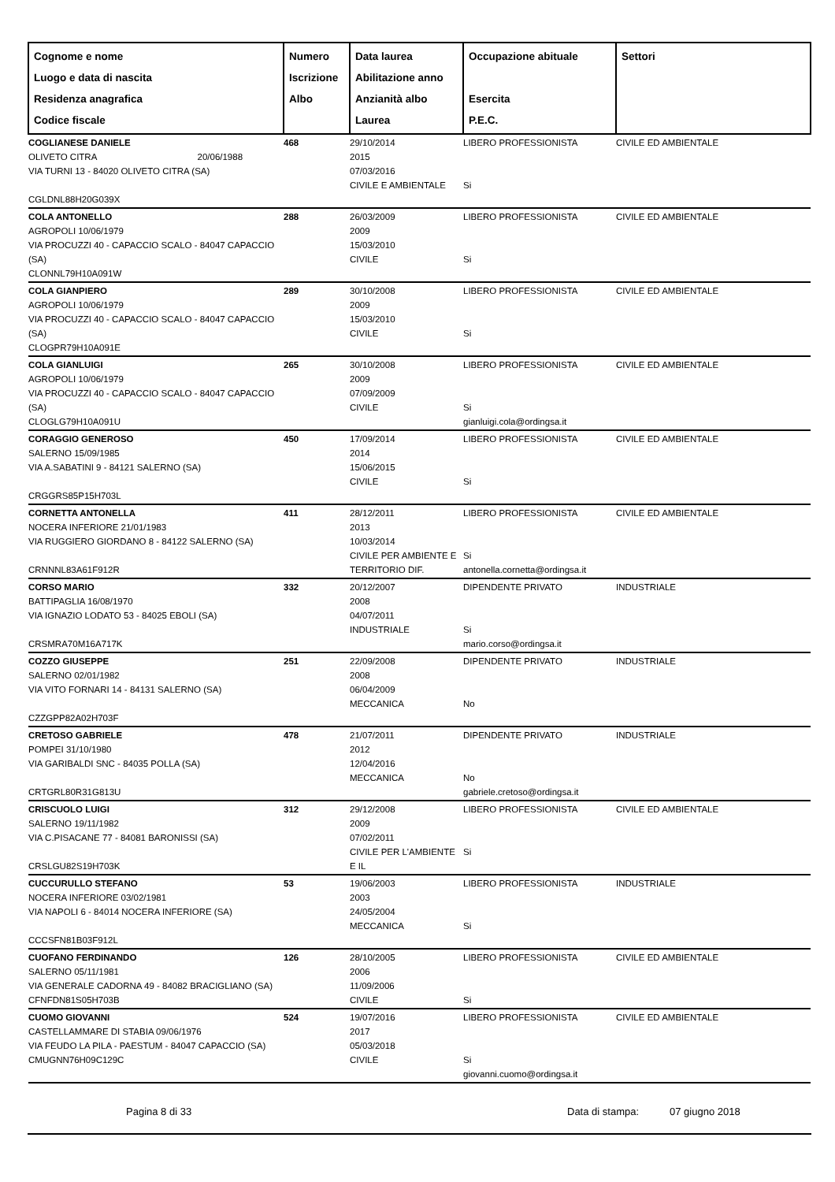| Cognome e nome Luogo e data di nascita Residenza anagrafica Codice fiscale | Numero Iscrizione Albo | Data laurea Abilitazione anno Anzianità albo Laurea | Occupazione abituale Esercita P.E.C. | Settori |
| --- | --- | --- | --- | --- |
| COGLIANESE DANIELE OLIVETO CITRA 20/06/1988 VIA TURNI 13 - 84020 OLIVETO CITRA (SA) CGLDNL88H20G039X | 468 | 29/10/2014 2015 07/03/2016 CIVILE E AMBIENTALE | LIBERO PROFESSIONISTA Si | CIVILE ED AMBIENTALE |
| COLA ANTONELLO AGROPOLI 10/06/1979 VIA PROCUZZI 40 - CAPACCIO SCALO - 84047 CAPACCIO (SA) CLONNL79H10A091W | 288 | 26/03/2009 2009 15/03/2010 CIVILE | LIBERO PROFESSIONISTA Si | CIVILE ED AMBIENTALE |
| COLA GIANPIERO AGROPOLI 10/06/1979 VIA PROCUZZI 40 - CAPACCIO SCALO - 84047 CAPACCIO (SA) CLOGPR79H10A091E | 289 | 30/10/2008 2009 15/03/2010 CIVILE | LIBERO PROFESSIONISTA Si | CIVILE ED AMBIENTALE |
| COLA GIANLUIGI AGROPOLI 10/06/1979 VIA PROCUZZI 40 - CAPACCIO SCALO - 84047 CAPACCIO (SA) CLOGLG79H10A091U | 265 | 30/10/2008 2009 07/09/2009 CIVILE | LIBERO PROFESSIONISTA Si gianluigi.cola@ordingsa.it | CIVILE ED AMBIENTALE |
| CORAGGIO GENEROSO SALERNO 15/09/1985 VIA A.SABATINI 9 - 84121 SALERNO (SA) CRGGRS85P15H703L | 450 | 17/09/2014 2014 15/06/2015 CIVILE | LIBERO PROFESSIONISTA Si | CIVILE ED AMBIENTALE |
| CORNETTA ANTONELLA NOCERA INFERIORE 21/01/1983 VIA RUGGIERO GIORDANO 8 - 84122 SALERNO (SA) CRNNNL83A61F912R | 411 | 28/12/2011 2013 10/03/2014 CIVILE PER AMBIENTE E TERRITORIO DIF. | LIBERO PROFESSIONISTA Si antonella.cornetta@ordingsa.it | CIVILE ED AMBIENTALE |
| CORSO MARIO BATTIPAGLIA 16/08/1970 VIA IGNAZIO LODATO 53 - 84025 EBOLI (SA) CRSMRA70M16A717K | 332 | 20/12/2007 2008 04/07/2011 INDUSTRIALE | DIPENDENTE PRIVATO Si mario.corso@ordingsa.it | INDUSTRIALE |
| COZZO GIUSEPPE SALERNO 02/01/1982 VIA VITO FORNARI 14 - 84131 SALERNO (SA) CZZGPP82A02H703F | 251 | 22/09/2008 2008 06/04/2009 MECCANICA | DIPENDENTE PRIVATO No | INDUSTRIALE |
| CRETOSO GABRIELE POMPEI 31/10/1980 VIA GARIBALDI SNC - 84035 POLLA (SA) CRTGRL80R31G813U | 478 | 21/07/2011 2012 12/04/2016 MECCANICA | DIPENDENTE PRIVATO No gabriele.cretoso@ordingsa.it | INDUSTRIALE |
| CRISCUOLO LUIGI SALERNO 19/11/1982 VIA C.PISACANE 77 - 84081 BARONISSI (SA) CRSLGU82S19H703K | 312 | 29/12/2008 2009 07/02/2011 CIVILE PER L'AMBIENTE E IL | LIBERO PROFESSIONISTA Si | CIVILE ED AMBIENTALE |
| CUCCURULLO STEFANO NOCERA INFERIORE 03/02/1981 VIA NAPOLI 6 - 84014 NOCERA INFERIORE (SA) CCCSFN81B03F912L | 53 | 19/06/2003 2003 24/05/2004 MECCANICA | LIBERO PROFESSIONISTA Si | INDUSTRIALE |
| CUOFANO FERDINANDO SALERNO 05/11/1981 VIA GENERALE CADORNA 49 - 84082 BRACIGLIANO (SA) CFNFDN81S05H703B | 126 | 28/10/2005 2006 11/09/2006 CIVILE | LIBERO PROFESSIONISTA Si | CIVILE ED AMBIENTALE |
| CUOMO GIOVANNI CASTELLAMMARE DI STABIA 09/06/1976 VIA FEUDO LA PILA - PAESTUM - 84047 CAPACCIO (SA) CMUGNN76H09C129C | 524 | 19/07/2016 2017 05/03/2018 CIVILE | LIBERO PROFESSIONISTA Si giovanni.cuomo@ordingsa.it | CIVILE ED AMBIENTALE |
Pagina 8 di 33 Data di stampa: 07 giugno 2018